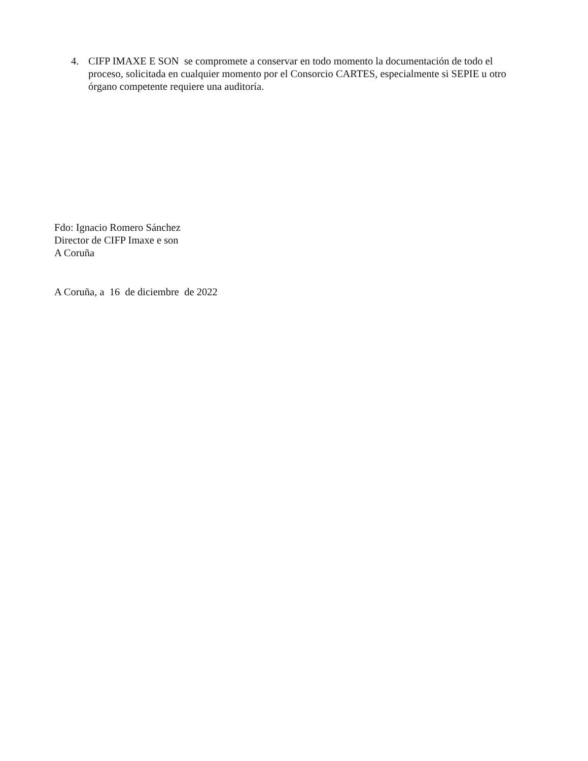4. CIFP IMAXE E SON se compromete a conservar en todo momento la documentación de todo el proceso, solicitada en cualquier momento por el Consorcio CARTES, especialmente si SEPIE u otro órgano competente requiere una auditoría.
Fdo: Ignacio Romero Sánchez
Director de CIFP Imaxe e son
A Coruña
A Coruña, a 16 de diciembre de 2022